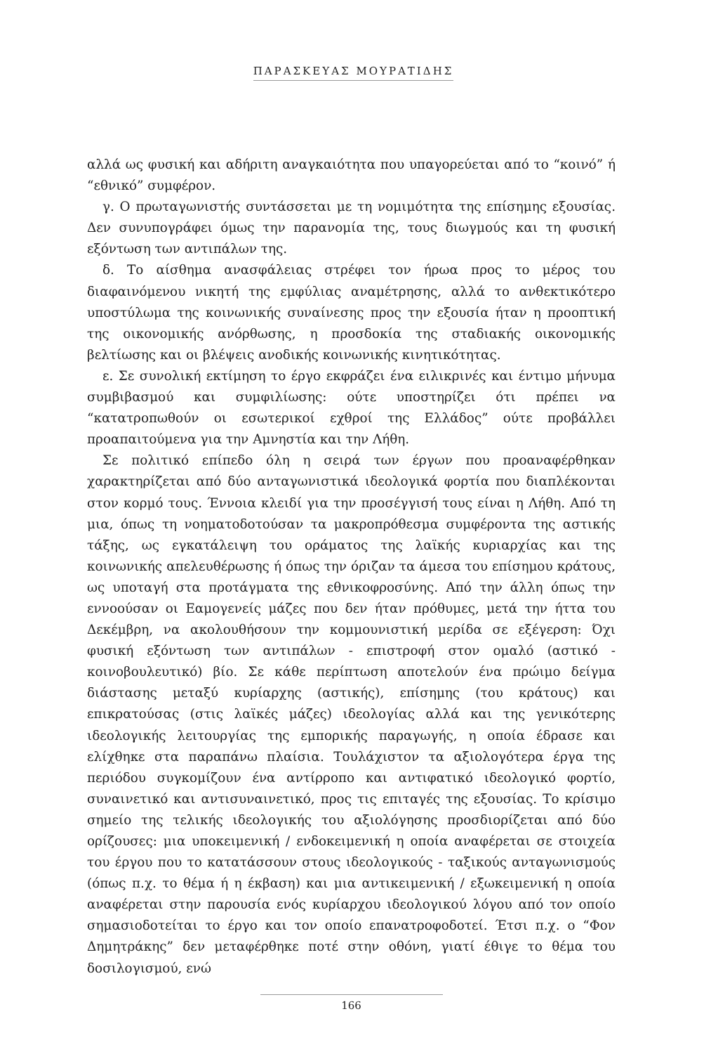ΠΑΡΑΣΚΕΥΑΣ ΜΟΥΡΑΤΙΔΗΣ
αλλά ως φυσική και αδήριτη αναγκαιότητα που υπαγορεύεται από το “κοινό” ή “εθνικό” συμφέρον.
γ. Ο πρωταγωνιστής συντάσσεται με τη νομιμότητα της επίσημης εξουσίας. Δεν συνυπογράφει όμως την παρανομία της, τους διωγμούς και τη φυσική εξόντωση των αντιπάλων της.
δ. Το αίσθημα ανασφάλειας στρέφει τον ήρωα προς το μέρος του διαφαινόμενου νικητή της εμφύλιας αναμέτρησης, αλλά το ανθεκτικότερο υποστύλωμα της κοινωνικής συναίνεσης προς την εξουσία ήταν η προοπτική της οικονομικής ανόρθωσης, η προσδοκία της σταδιακής οικονομικής βελτίωσης και οι βλέψεις ανοδικής κοινωνικής κινητικότητας.
ε. Σε συνολική εκτίμηση το έργο εκφράζει ένα ειλικρινές και έντιμο μήνυμα συμβιβασμού και συμφιλίωσης: ούτε υποστηρίζει ότι πρέπει να “κατατροπωθούν οι εσωτερικοί εχθροί της Ελλάδος” ούτε προβάλλει προαπαιτούμενα για την Αμνηστία και την Λήθη.
Σε πολιτικό επίπεδο όλη η σειρά των έργων που προαναφέρθηκαν χαρακτηρίζεται από δύο ανταγωνιστικά ιδεολογικά φορτία που διαπλέκονται στον κορμό τους. Έννοια κλειδί για την προσέγγισή τους είναι η Λήθη. Από τη μια, όπως τη νοηματοδοτούσαν τα μακροπρόθεσμα συμφέροντα της αστικής τάξης, ως εγκατάλειψη του οράματος της λαϊκής κυριαρχίας και της κοινωνικής απελευθέρωσης ή όπως την όριζαν τα άμεσα του επίσημου κράτους, ως υποταγή στα προτάγματα της εθνικοφροσύνης. Από την άλλη όπως την εννοούσαν οι Εαμογενείς μάζες που δεν ήταν πρόθυμες, μετά την ήττα του Δεκέμβρη, να ακολουθήσουν την κομμουνιστική μερίδα σε εξέγερση: Όχι φυσική εξόντωση των αντιπάλων - επιστροφή στον ομαλό (αστικό - κοινοβουλευτικό) βίο. Σε κάθε περίπτωση αποτελούν ένα πρώιμο δείγμα διάστασης μεταξύ κυρίαρχης (αστικής), επίσημης (του κράτους) και επικρατούσας (στις λαϊκές μάζες) ιδεολογίας αλλά και της γενικότερης ιδεολογικής λειτουργίας της εμπορικής παραγωγής, η οποία έδρασε και ελίχθηκε στα παραπάνω πλαίσια. Τουλάχιστον τα αξιολογότερα έργα της περιόδου συγκομίζουν ένα αντίρροπο και αντιφατικό ιδεολογικό φορτίο, συναινετικό και αντισυναινετικό, προς τις επιταγές της εξουσίας. Το κρίσιμο σημείο της τελικής ιδεολογικής του αξιολόγησης προσδιορίζεται από δύο ορίζουσες: μια υποκειμενική / ενδοκειμενική η οποία αναφέρεται σε στοιχεία του έργου που το κατατάσσουν στους ιδεολογικούς - ταξικούς ανταγωνισμούς (όπως π.χ. το θέμα ή η έκβαση) και μια αντικειμενική / εξωκειμενική η οποία αναφέρεται στην παρουσία ενός κυρίαρχου ιδεολογικού λόγου από τον οποίο σημασιοδοτείται το έργο και τον οποίο επανατροφοδοτεί. Έτσι π.χ. ο “Φον Δημητράκης” δεν μεταφέρθηκε ποτέ στην οθόνη, γιατί έθιγε το θέμα του δοσιλογισμού, ενώ
166